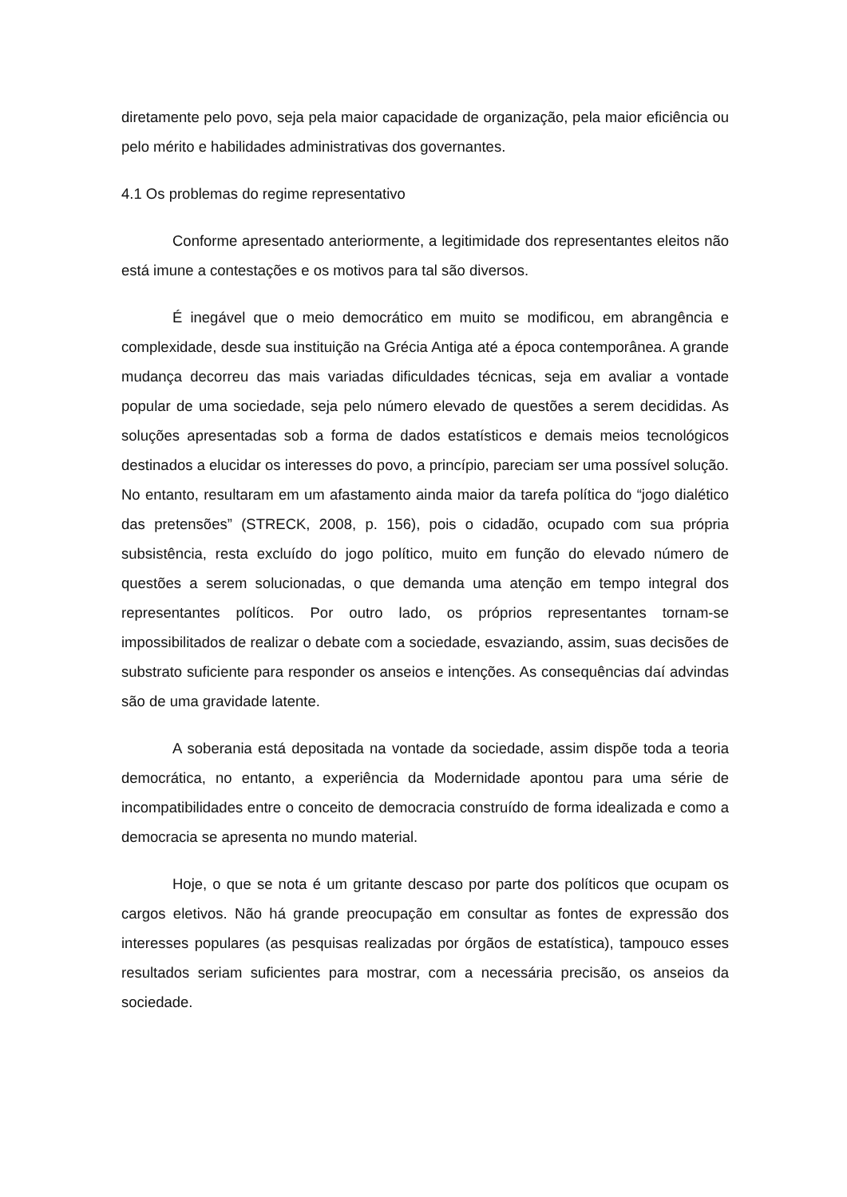diretamente pelo povo, seja pela maior capacidade de organização, pela maior eficiência ou pelo mérito e habilidades administrativas dos governantes.
4.1 Os problemas do regime representativo
Conforme apresentado anteriormente, a legitimidade dos representantes eleitos não está imune a contestações e os motivos para tal são diversos.
É inegável que o meio democrático em muito se modificou, em abrangência e complexidade, desde sua instituição na Grécia Antiga até a época contemporânea. A grande mudança decorreu das mais variadas dificuldades técnicas, seja em avaliar a vontade popular de uma sociedade, seja pelo número elevado de questões a serem decididas. As soluções apresentadas sob a forma de dados estatísticos e demais meios tecnológicos destinados a elucidar os interesses do povo, a princípio, pareciam ser uma possível solução. No entanto, resultaram em um afastamento ainda maior da tarefa política do “jogo dialético das pretensões” (STRECK, 2008, p. 156), pois o cidadão, ocupado com sua própria subsistência, resta excluído do jogo político, muito em função do elevado número de questões a serem solucionadas, o que demanda uma atenção em tempo integral dos representantes políticos. Por outro lado, os próprios representantes tornam-se impossibilitados de realizar o debate com a sociedade, esvaziando, assim, suas decisões de substrato suficiente para responder os anseios e intenções. As consequências daí advindas são de uma gravidade latente.
A soberania está depositada na vontade da sociedade, assim dispõe toda a teoria democrática, no entanto, a experiência da Modernidade apontou para uma série de incompatibilidades entre o conceito de democracia construído de forma idealizada e como a democracia se apresenta no mundo material.
Hoje, o que se nota é um gritante descaso por parte dos políticos que ocupam os cargos eletivos. Não há grande preocupação em consultar as fontes de expressão dos interesses populares (as pesquisas realizadas por órgãos de estatística), tampouco esses resultados seriam suficientes para mostrar, com a necessária precisão, os anseios da sociedade.